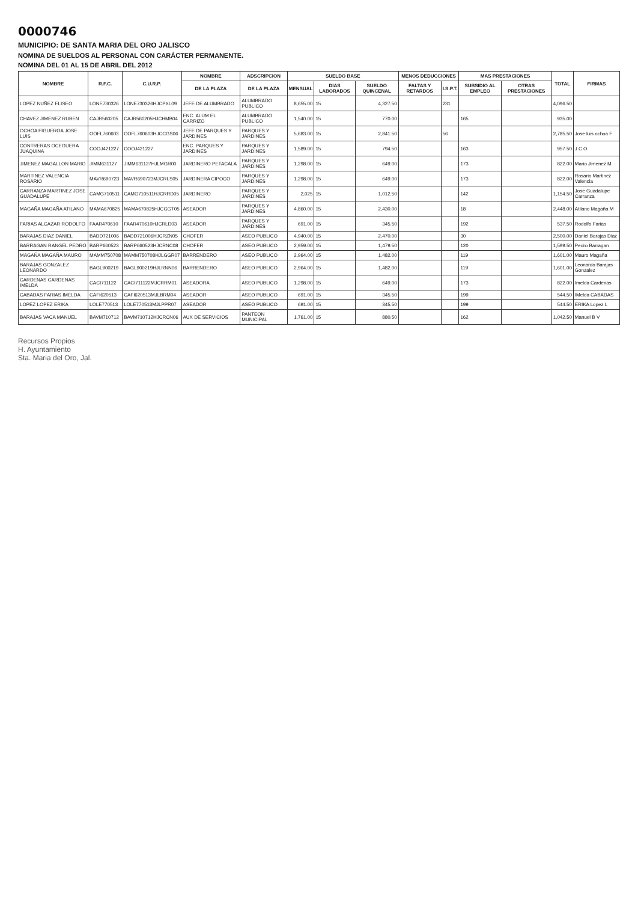0000746
MUNICIPIO: DE SANTA MARIA DEL ORO JALISCO
NOMINA DE SUELDOS AL PERSONAL CON CARÁCTER PERMANENTE.
NOMINA DEL 01 AL 15 DE ABRIL DEL 2012
| NOMBRE | R.F.C. | C.U.R.P. | NOMBRE | ADSCRIPCION | SUELDO BASE | | | MENOS DEDUCCIONES | | MAS PRESTACIONES | | TOTAL | FIRMAS |
| --- | --- | --- | --- | --- | --- | --- | --- | --- | --- | --- | --- | --- | --- |
| | | | DE LA PLAZA | DE LA PLAZA | MENSUAL | DIAS LABORADOS | SUELDO QUINCENAL | FALTAS Y RETARDOS | I.S.P.T. | SUBSIDIO AL EMPLEO | OTRAS PRESTACIONES | | |
| LOPEZ NUÑEZ ELISEO | LONE730326 | LONE730326HJCPXL09 | JEFE DE ALUMBRADO | ALUMBRADO PUBLICO | 8,655.00 | 15 | 4,327.50 | | 231 | | | 4,096.50 | |
| CHAVEZ JIMENEZ RUBEN | CAJR560205 | CAJR560205HJCHMB04 | ENC. ALUM EL CARRIZO | ALUMBRADO PUBLICO | 1,540.00 | 15 | 770.00 | | | 165 | | 935.00 | |
| OCHOA FIGUEROA JOSE LUIS | OOFL760603 | OOFL760603HJCCGS06 | JEFE DE PARQUES Y JARDINES | PARQUES Y JARDINES | 5,683.00 | 15 | 2,841.50 | | 56 | | | 2,785.50 | Jose luis ochoa F |
| CONTRERAS OCEGUERA JUAQUINA | COOJ421227 | COOJ421227 | ENC. PARQUES Y JARDINES | PARQUES Y JARDINES | 1,589.00 | 15 | 794.50 | | | 163 | | 957.50 | J C O |
| JIMENEZ MAGALLON MARIO | JIMM631127 | JIMM631127HJLMGR00 | JARDINERO PETACALA | PARQUES Y JARDINES | 1,298.00 | 15 | 649.00 | | | 173 | | 822.00 | Mario Jimenez M |
| MARTINEZ VALENCIA ROSARIO | MAVR690723 | MAVR690723MJCRLS05 | JARDINERA CIPOCO | PARQUES Y JARDINES | 1,298.00 | 15 | 649.00 | | | 173 | | 822.00 | Rosario Martinez Valencia |
| CARRANZA MARTINEZ JOSE GUADALUPE | CAMG710511 | CAMG710511HJCRRD05 | JARDINERO | PARQUES Y JARDINES | 2,025 | 15 | 1,012.50 | | | 142 | | 1,154.50 | Jose Guadalupe Carranza |
| MAGAÑA MAGAÑA ATILANO | MAMA670825 | MAMA670825HJCGGT05 | ASEADOR | PARQUES Y JARDINES | 4,860.00 | 15 | 2,430.00 | | | 18 | | 2,448.00 | Atilano Magaña M |
| FARIAS ALCAZAR RODOLFO | FAAR470610 | FAAR470610HJCRLD03 | ASEADOR | PARQUES Y JARDINES | 691.00 | 15 | 345.50 | | | 192 | | 537.50 | Rodolfo Farias |
| BARAJAS DIAZ DANIEL | BADD721006 | BADD721006HJCRZN05 | CHOFER | ASEO PUBLICO | 4,940.00 | 15 | 2,470.00 | | | 30 | | 2,500.00 | Daniel Barajas Diaz |
| BARRAGAN RANGEL PEDRO | BARP660523 | BARP660523HJCRNC08 | CHOFER | ASEO PUBLICO | 2,959.00 | 15 | 1,479.50 | | | 120 | | 1,599.50 | Pedro Barragan |
| MAGAÑA MAGAÑA MAURO | MAMM750708 | MAMM750708HJLGGR07 | BARRENDERO | ASEO PUBLICO | 2,964.00 | 15 | 1,482.00 | | | 119 | | 1,601.00 | Mauro Magaña |
| BARAJAS GONZALEZ LEONARDO | BAGL900219 | BAGL900219HJLRNN06 | BARRENDERO | ASEO PUBLICO | 2,964.00 | 15 | 1,482.00 | | | 119 | | 1,601.00 | Leonardo Barajas Gonzalez |
| CARDENAS CARDENAS IMELDA | CACI711122 | CACI711122MJCRRM01 | ASEADORA | ASEO PUBLICO | 1,298.00 | 15 | 649.00 | | | 173 | | 822.00 | Imelda Cardenas |
| CABADAS FARIAS IMELDA | CAFI620513 | CAFI620513MJLBRM04 | ASEADOR | ASEO PUBLICO | 691.00 | 15 | 345.50 | | | 199 | | 544.50 | IMelda CABADAS |
| LOPEZ LOPEZ ERIKA | LOLE770513 | LOLE770513MJLPPR07 | ASEADOR | ASEO PUBLICO | 691.00 | 15 | 345.50 | | | 199 | | 544.50 | ERIKA Lopez L |
| BARAJAS VACA MANUEL | BAVM710712 | BAVM710712HJCRCN06 | AUX DE SERVICIOS | PANTEON MUNICIPAL | 1,761.00 | 15 | 880.50 | | | 162 | | 1,042.50 | Manuel B V |
Recursos Propios
H. Ayuntamiento
Sta. Maria del Oro, Jal.